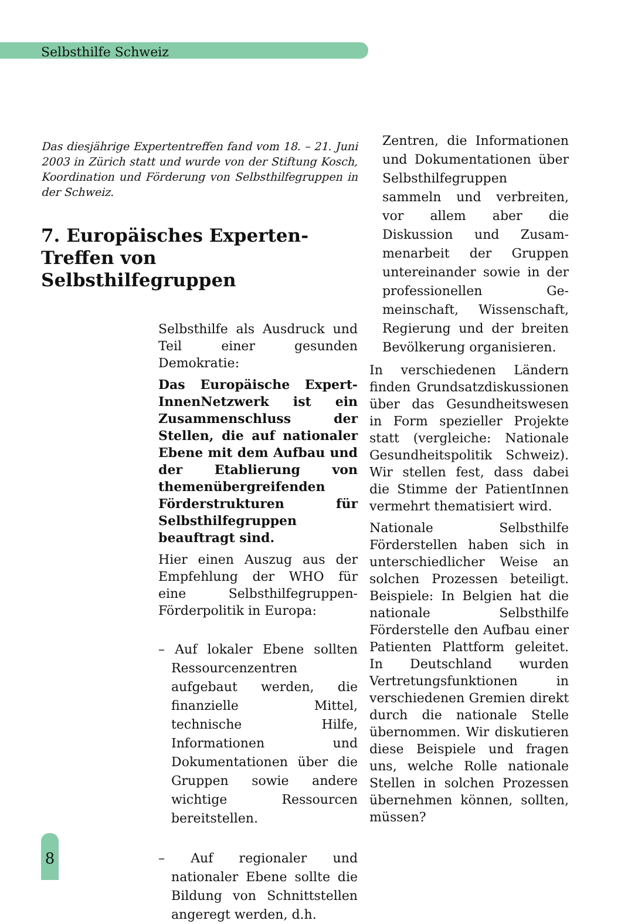Selbsthilfe Schweiz
Das diesjährige Expertentreffen fand vom 18. – 21. Juni 2003 in Zürich statt und wurde von der Stiftung Kosch, Koordination und Förderung von Selbsthilfegruppen in der Schweiz.
7. Europäisches Experten-
Treffen von Selbsthilfegruppen
Selbsthilfe als Ausdruck und Teil einer gesunden Demokratie:
Das Europäische Expert-InnenNetzwerk ist ein Zusammenschluss der Stellen, die auf nationaler Ebene mit dem Aufbau und der Etablierung von themenübergreifenden Förderstrukturen für Selbsthilfegruppen beauftragt sind.
Hier einen Auszug aus der Empfehlung der WHO für eine Selbsthilfegruppen-Förderpolitik in Europa:
– Auf lokaler Ebene sollten Ressourcenzentren aufgebaut werden, die finanzielle Mittel, technische Hilfe, Informationen und Dokumentationen über die Gruppen sowie andere wichtige Ressourcen bereitstellen.
– Auf regionaler und nationaler Ebene sollte die Bildung von Schnittstellen angeregt werden, d.h.
Zentren, die Informationen und Dokumentationen über Selbsthilfegruppen sammeln und verbreiten, vor allem aber die Diskussion und Zusam-menarbeit der Gruppen untereinander sowie in der professionellen Ge-meinschaft, Wissenschaft, Regierung und der breiten Bevölkerung organisieren.
In verschiedenen Ländern finden Grundsatzdiskussionen über das Gesundheitswesen in Form spezieller Projekte statt (vergleiche: Nationale Gesundheitspolitik Schweiz). Wir stellen fest, dass dabei die Stimme der PatientInnen vermehrt thematisiert wird.
Nationale Selbsthilfe Förderstellen haben sich in unterschiedlicher Weise an solchen Prozessen beteiligt. Beispiele: In Belgien hat die nationale Selbsthilfe Förderstelle den Aufbau einer Patienten Plattform geleitet. In Deutschland wurden Vertretungsfunktionen in verschiedenen Gremien direkt durch die nationale Stelle übernommen. Wir diskutieren diese Beispiele und fragen uns, welche Rolle nationale Stellen in solchen Prozessen übernehmen können, sollten, müssen?
8